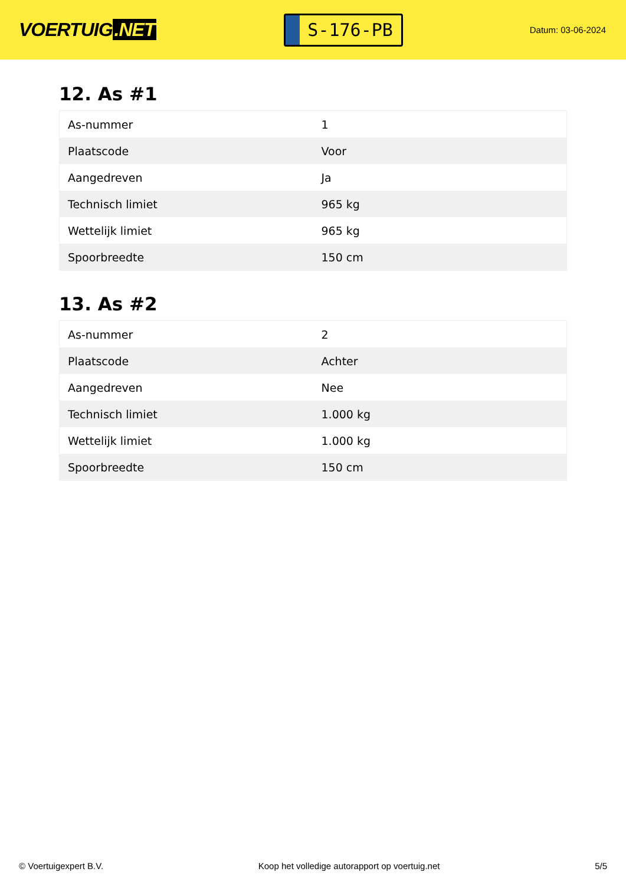VOERTUIG.NET
S-176-PB
Datum: 03-06-2024
12. As #1
| As-nummer | 1 |
| Plaatscode | Voor |
| Aangedreven | Ja |
| Technisch limiet | 965 kg |
| Wettelijk limiet | 965 kg |
| Spoorbreedte | 150 cm |
13. As #2
| As-nummer | 2 |
| Plaatscode | Achter |
| Aangedreven | Nee |
| Technisch limiet | 1.000 kg |
| Wettelijk limiet | 1.000 kg |
| Spoorbreedte | 150 cm |
© Voertuigexpert B.V. Koop het volledige autorapport op voertuig.net 5/5